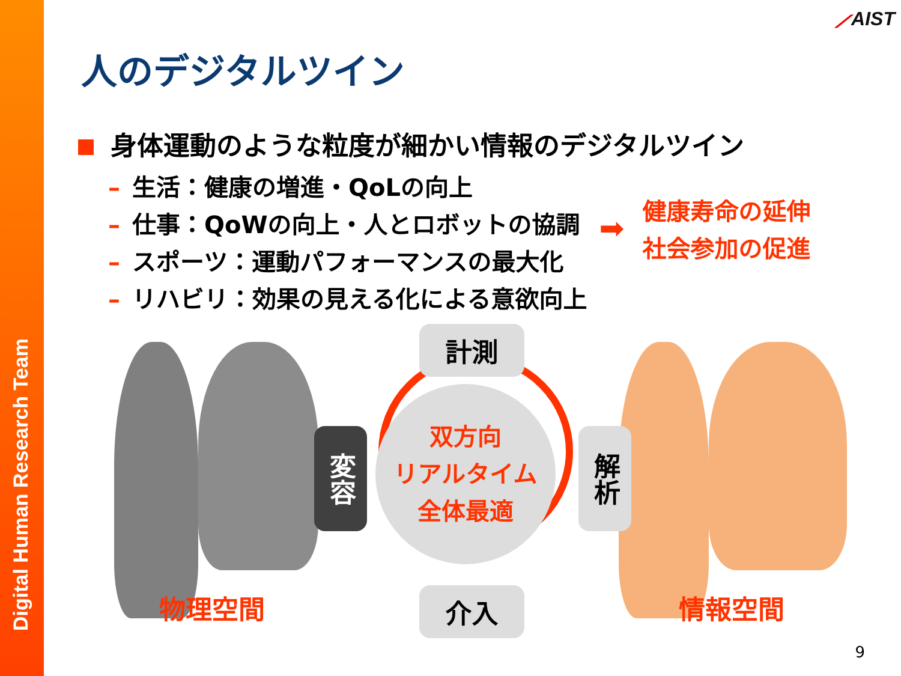Digital Human Research Team
⟋AIST
人のデジタルツイン
身体運動のような粒度が細かい情報のデジタルツイン
– 生活：健康の増進・QoLの向上
– 仕事：QoWの向上・人とロボットの協調
– スポーツ：運動パフォーマンスの最大化
– リハビリ：効果の見える化による意欲向上
➡
健康寿命の延伸
社会参加の促進
双方向
リアルタイム
全体最適
計測
解析
介入
変容
物理空間 情報空間
9